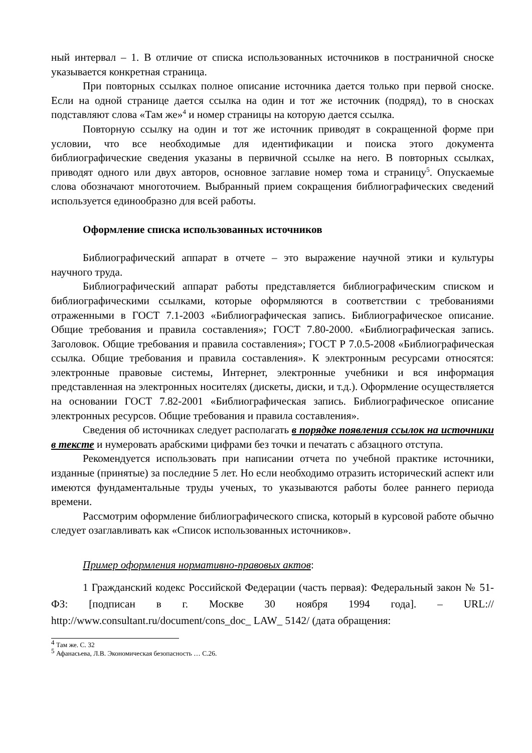ный интервал – 1. В отличие от списка использованных источников в постраничной сноске указывается конкретная страница.
При повторных ссылках полное описание источника дается только при первой сноске. Если на одной странице дается ссылка на один и тот же источник (подряд), то в сносках подставляют слова «Там же»<sup>4</sup> и номер страницы на которую дается ссылка.
Повторную ссылку на один и тот же источник приводят в сокращенной форме при условии, что все необходимые для идентификации и поиска этого документа библиографические сведения указаны в первичной ссылке на него. В повторных ссылках, приводят одного или двух авторов, основное заглавие номер тома и страницу<sup>5</sup>. Опускаемые слова обозначают многоточием. Выбранный прием сокращения библиографических сведений используется единообразно для всей работы.
Оформление списка использованных источников
Библиографический аппарат в отчете – это выражение научной этики и культуры научного труда.
Библиографический аппарат работы представляется библиографическим списком и библиографическими ссылками, которые оформляются в соответствии с требованиями отраженными в ГОСТ 7.1-2003 «Библиографическая запись. Библиографическое описание. Общие требования и правила составления»; ГОСТ 7.80-2000. «Библиографическая запись. Заголовок. Общие требования и правила составления»; ГОСТ Р 7.0.5-2008 «Библиографическая ссылка. Общие требования и правила составления». К электронным ресурсами относятся: электронные правовые системы, Интернет, электронные учебники и вся информация представленная на электронных носителях (дискеты, диски, и т.д.). Оформление осуществляется на основании ГОСТ 7.82-2001 «Библиографическая запись. Библиографическое описание электронных ресурсов. Общие требования и правила составления».
Сведения об источниках следует располагать в порядке появления ссылок на источники в тексте и нумеровать арабскими цифрами без точки и печатать с абзацного отступа.
Рекомендуется использовать при написании отчета по учебной практике источники, изданные (принятые) за последние 5 лет. Но если необходимо отразить исторический аспект или имеются фундаментальные труды ученых, то указываются работы более раннего периода времени.
Рассмотрим оформление библиографического списка, который в курсовой работе обычно следует озаглавливать как «Список использованных источников».
Пример оформления нормативно-правовых актов:
1 Гражданский кодекс Российской Федерации (часть первая): Федеральный закон № 51-ФЗ: [подписан в г. Москве 30 ноября 1994 года]. – URL:// http://www.consultant.ru/document/cons_doc_ LAW_ 5142/ (дата обращения:
<sup>4</sup> Там же. С. 32
<sup>5</sup> Афанасьева, Л.В. Экономическая безопасность … С.26.